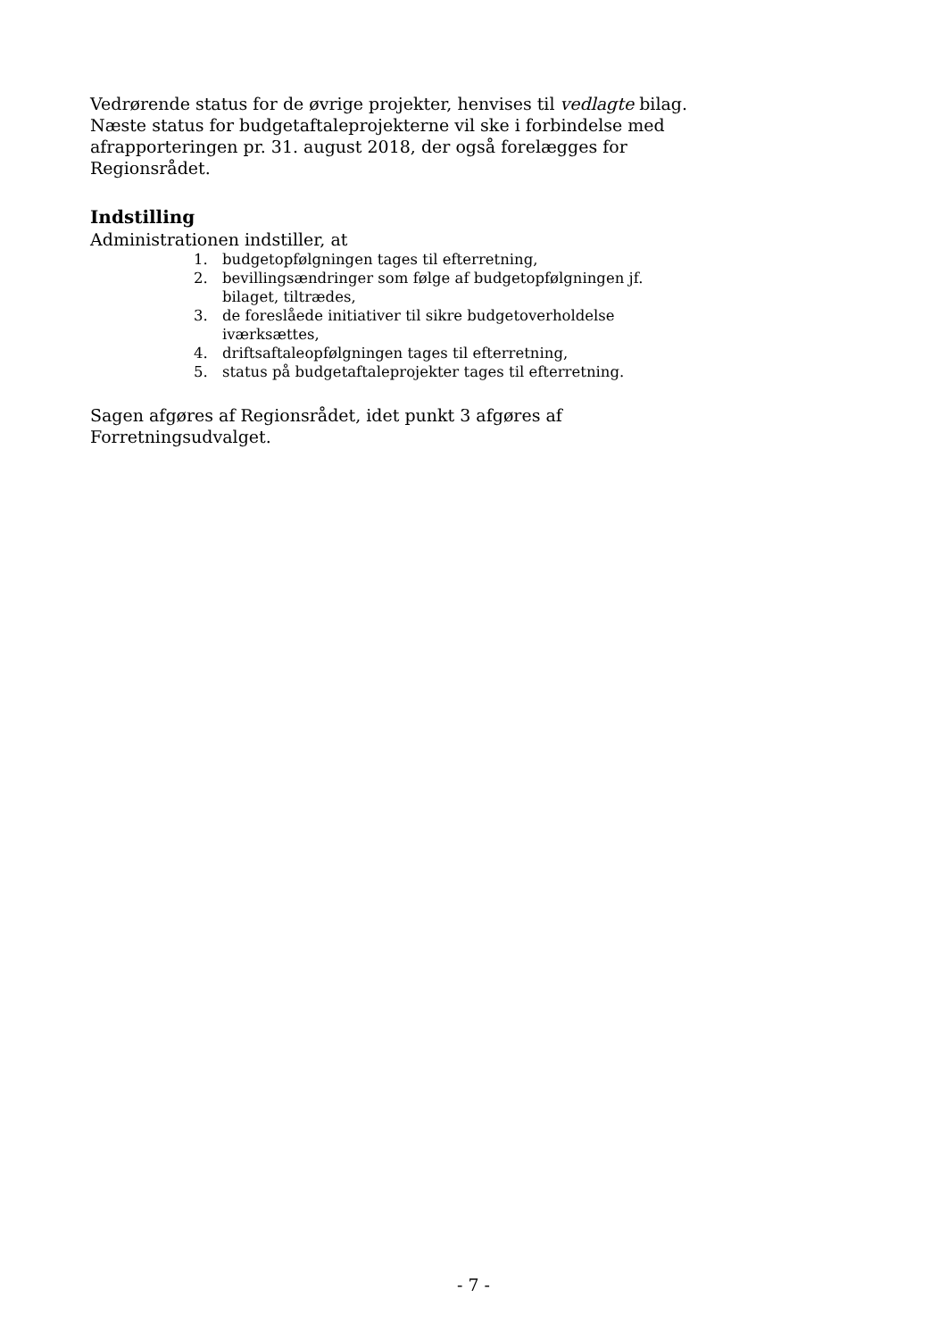Vedrørende status for de øvrige projekter, henvises til vedlagte bilag.
Næste status for budgetaftaleprojekterne vil ske i forbindelse med afrapporteringen pr. 31. august 2018, der også forelægges for Regionsrådet.
Indstilling
Administrationen indstiller, at
1. budgetopfølgningen tages til efterretning,
2. bevillingsændringer som følge af budgetopfølgningen jf. bilaget, tiltrædes,
3. de foreslåede initiativer til sikre budgetoverholdelse iværksættes,
4. driftsaftaleopfølgningen tages til efterretning,
5. status på budgetaftaleprojekter tages til efterretning.
Sagen afgøres af Regionsrådet, idet punkt 3 afgøres af Forretningsudvalget.
- 7 -